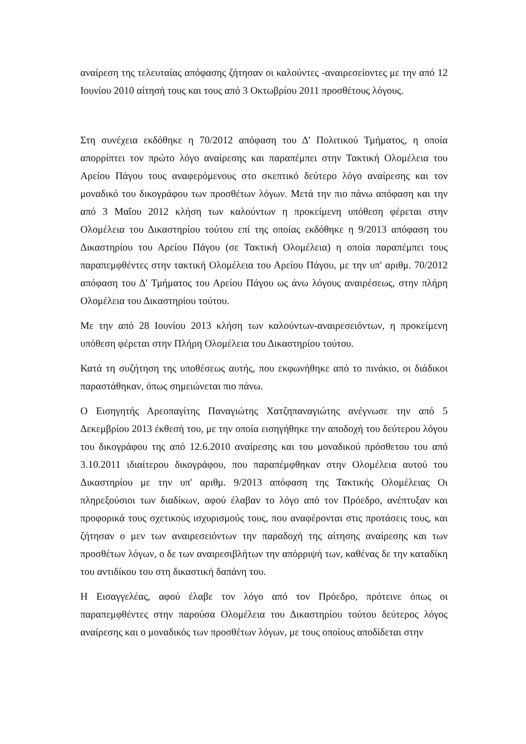αναίρεση της τελευταίας απόφασης ζήτησαν οι καλούντες -αναιρεσείοντες με την από 12 Ιουνίου 2010 αίτησή τους και τους από 3 Οκτωβρίου 2011 προσθέτους λόγους.
Στη συνέχεια εκδόθηκε η 70/2012 απόφαση του Δ' Πολιτικού Τμήματος, η οποία απορρίπτει τον πρώτο λόγο αναίρεσης και παραπέμπει στην Τακτική Ολομέλεια του Αρείου Πάγου τους αναφερόμενους στο σκεπτικό δεύτερο λόγο αναίρεσης και τον μοναδικό του δικογράφου των προσθέτων λόγων. Μετά την πιο πάνω απόφαση και την από 3 Μαΐου 2012 κλήση των καλούντων η προκείμενη υπόθεση φέρεται στην Ολομέλεια του Δικαστηρίου τούτου επί της οποίας εκδόθηκε η 9/2013 απόφαση του Δικαστηρίου του Αρείου Πάγου (σε Τακτική Ολομέλεια) η οποία παραπέμπει τους παραπεμφθέντες στην τακτική Ολομέλεια του Αρείου Πάγου, με την υπ' αριθμ. 70/2012 απόφαση του Δ' Τμήματος του Αρείου Πάγου ως άνω λόγους αναιρέσεως, στην πλήρη Ολομέλεια του Δικαστηρίου τούτου.
Με την από 28 Ιουνίου 2013 κλήση των καλούντων-αναιρεσειόντων, η προκείμενη υπόθεση φέρεται στην Πλήρη Ολομέλεια του Δικαστηρίου τούτου.
Κατά τη συζήτηση της υποθέσεως αυτής, που εκφωνήθηκε από το πινάκιο, οι διάδικοι παραστάθηκαν, όπως σημειώνεται πιο πάνω.
Ο Εισηγητής Αρεοπαγίτης Παναγιώτης Χατζηπαναγιώτης ανέγνωσε την από 5 Δεκεμβρίου 2013 έκθεσή του, με την οποία εισηγήθηκε την αποδοχή του δεύτερου λόγου του δικογράφου της από 12.6.2010 αναίρεσης και του μοναδικού πρόσθετου του από 3.10.2011 ιδιαίτερου δικογράφου, που παραπέμφθηκαν στην Ολομέλεια αυτού του Δικαστηρίου με την υπ' αριθμ. 9/2013 απόφαση της Τακτικής Ολομέλειας Οι πληρεξούσιοι των διαδίκων, αφού έλαβαν το λόγο από τον Πρόεδρο, ανέπτυξαν και προφορικά τους σχετικούς ισχυρισμούς τους, που αναφέρονται στις προτάσεις τους, και ζήτησαν ο μεν των αναιρεσειόντων την παραδοχή της αίτησης αναίρεσης και των προσθέτων λόγων, ο δε των αναιρεσιβλήτων την απόρριψή των, καθένας δε την καταδίκη του αντιδίκου του στη δικαστική δαπάνη του.
Η Εισαγγελέας, αφού έλαβε τον λόγο από τον Πρόεδρο, πρότεινε όπως οι παραπεμφθέντες στην παρούσα Ολομέλεια του Δικαστηρίου τούτου δεύτερος λόγος αναίρεσης και ο μοναδικός των προσθέτων λόγων, με τους οποίους αποδίδεται στην